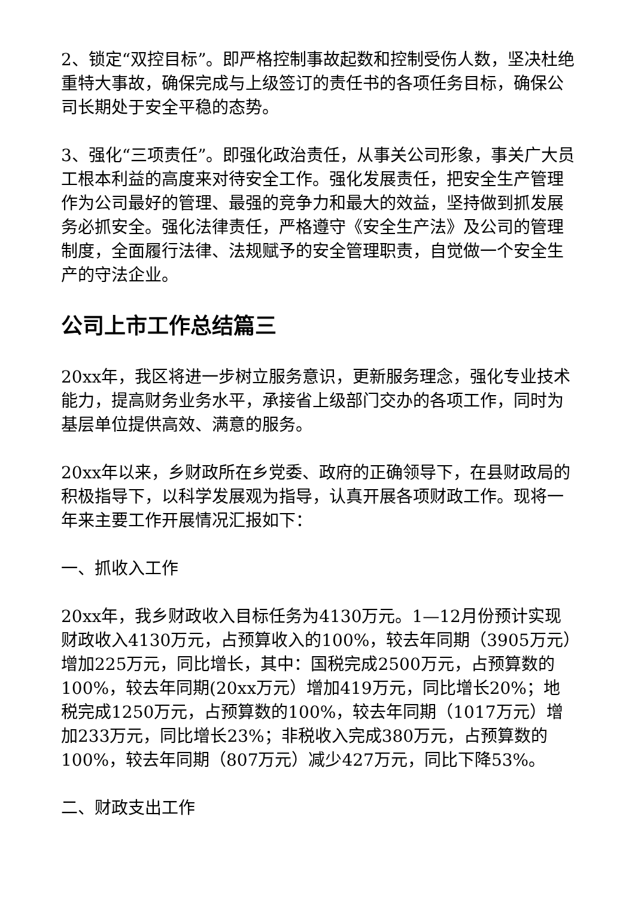2、锁定“双控目标”。即严格控制事故起数和控制受伤人数，坚决杜绝重特大事故，确保完成与上级签订的责任书的各项任务目标，确保公司长期处于安全平稳的态势。
3、强化“三项责任”。即强化政治责任，从事关公司形象，事关广大员工根本利益的高度来对待安全工作。强化发展责任，把安全生产管理作为公司最好的管理、最强的竞争力和最大的效益，坚持做到抓发展务必抓安全。强化法律责任，严格遵守《安全生产法》及公司的管理制度，全面履行法律、法规赋予的安全管理职责，自觉做一个安全生产的守法企业。
公司上市工作总结篇三
20xx年，我区将进一步树立服务意识，更新服务理念，强化专业技术能力，提高财务业务水平，承接省上级部门交办的各项工作，同时为基层单位提供高效、满意的服务。
20xx年以来，乡财政所在乡党委、政府的正确领导下，在县财政局的积极指导下，以科学发展观为指导，认真开展各项财政工作。现将一年来主要工作开展情况汇报如下：
一、抓收入工作
20xx年，我乡财政收入目标任务为4130万元。1—12月份预计实现财政收入4130万元，占预算收入的100%，较去年同期（3905万元）增加225万元，同比增长，其中：国税完成2500万元，占预算数的100%，较去年同期(20xx万元）增加419万元，同比增长20%；地税完成1250万元，占预算数的100%，较去年同期（1017万元）增加233万元，同比增长23%；非税收入完成380万元，占预算数的100%，较去年同期（807万元）减少427万元，同比下降53%。
二、财政支出工作